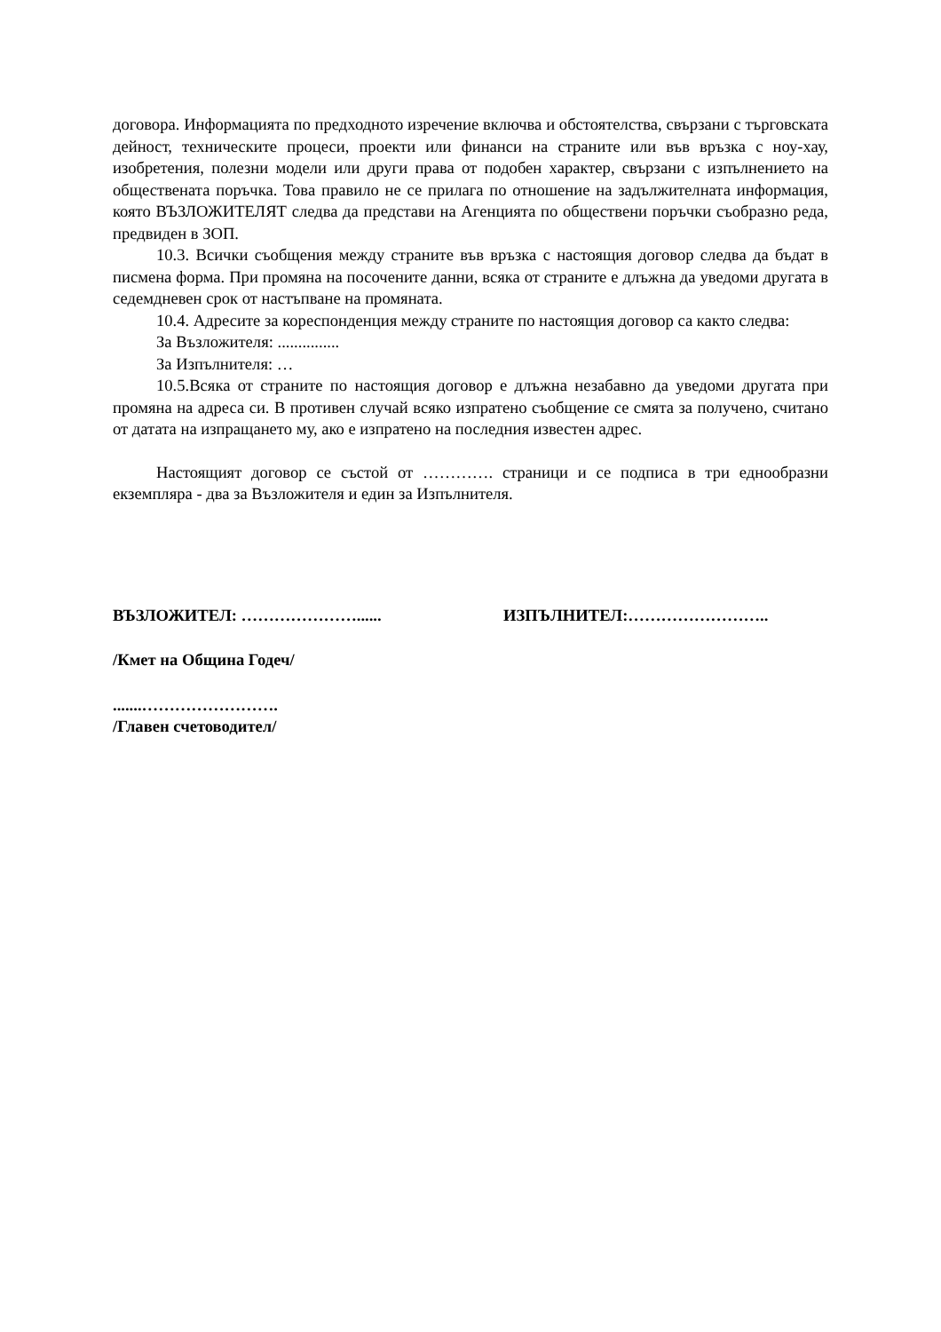договора. Информацията по предходното изречение включва и обстоятелства, свързани с търговската дейност, техническите процеси, проекти или финанси на страните или във връзка с ноу-хау, изобретения, полезни модели или други права от подобен характер, свързани с изпълнението на обществената поръчка. Това правило не се прилага по отношение на задължителната информация, която ВЪЗЛОЖИТЕЛЯТ следва да представи на Агенцията по обществени поръчки съобразно реда, предвиден в ЗОП.
10.3. Всички съобщения между страните във връзка с настоящия договор следва да бъдат в писмена форма. При промяна на посочените данни, всяка от страните е длъжна да уведоми другата в седемдневен срок от настъпване на промяната.
10.4. Адресите за кореспонденция между страните по настоящия договор са както следва:
За Възложителя: ...............
За Изпълнителя: …
10.5.Всяка от страните по настоящия договор е длъжна незабавно да уведоми другата при промяна на адреса си. В противен случай всяко изпратено съобщение се смята за получено, считано от датата на изпращането му, ако е изпратено на последния известен адрес.
Настоящият договор се състой от …………. страници и се подписа в три еднообразни екземпляра - два за Възложителя и един за Изпълнителя.
ВЪЗЛОЖИТЕЛ: …………………...... ИЗПЪЛНИТЕЛ:……………………..
/Кмет на Община Годеч/
.......…………………….
/Главен счетоводител/